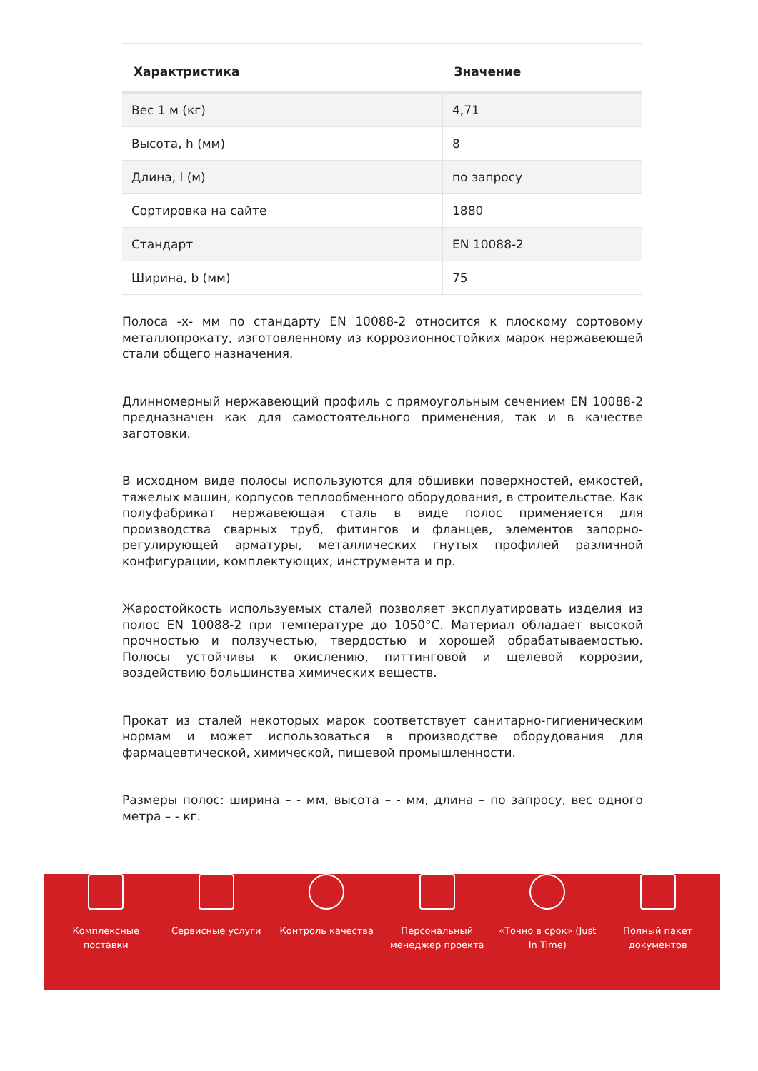| Характристика | Значение |
| --- | --- |
| Вес 1 м (кг) | 4,71 |
| Высота, h (мм) | 8 |
| Длина, l (м) | по запросу |
| Сортировка на сайте | 1880 |
| Стандарт | EN 10088-2 |
| Ширина, b (мм) | 75 |
Полоса -x- мм по стандарту EN 10088-2 относится к плоскому сортовому металлопрокату, изготовленному из коррозионностойких марок нержавеющей стали общего назначения.
Длинномерный нержавеющий профиль с прямоугольным сечением EN 10088-2 предназначен как для самостоятельного применения, так и в качестве заготовки.
В исходном виде полосы используются для обшивки поверхностей, емкостей, тяжелых машин, корпусов теплообменного оборудования, в строительстве. Как полуфабрикат нержавеющая сталь в виде полос применяется для производства сварных труб, фитингов и фланцев, элементов запорно-регулирующей арматуры, металлических гнутых профилей различной конфигурации, комплектующих, инструмента и пр.
Жаростойкость используемых сталей позволяет эксплуатировать изделия из полос EN 10088-2 при температуре до 1050°С. Материал обладает высокой прочностью и ползучестью, твердостью и хорошей обрабатываемостью. Полосы устойчивы к окислению, питтинговой и щелевой коррозии, воздействию большинства химических веществ.
Прокат из сталей некоторых марок соответствует санитарно-гигиеническим нормам и может использоваться в производстве оборудования для фармацевтической, химической, пищевой промышленности.
Размеры полос: ширина – - мм, высота – - мм, длина – по запросу, вес одного метра – - кг.
Комплексные
поставки
Сервисные услуги Контроль качества Персональный
менеджер проекта
«Точно в срок» (Just
In Time)
Полный пакет
документов